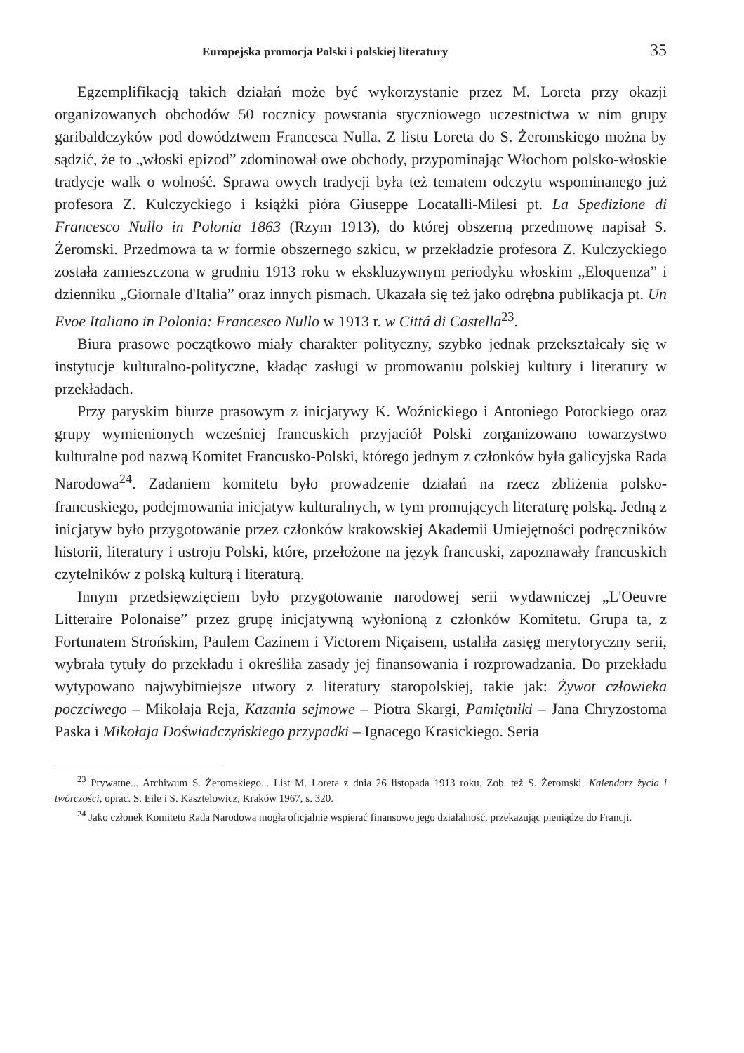Europejska promocja Polski i polskiej literatury 35
Egzemplifikacją takich działań może być wykorzystanie przez M. Loreta przy okazji organizowanych obchodów 50 rocznicy powstania styczniowego uczestnictwa w nim grupy garibaldczyków pod dowództwem Francesca Nulla. Z listu Loreta do S. Żeromskiego można by sądzić, że to „włoski epizod” zdominował owe obchody, przypominając Włochom polsko-włoskie tradycje walk o wolność. Sprawa owych tradycji była też tematem odczytu wspominanego już profesora Z. Kulczyckiego i książki pióra Giuseppe Locatalli-Milesi pt. La Spedizione di Francesco Nullo in Polonia 1863 (Rzym 1913), do której obszerną przedmowę napisał S. Żeromski. Przedmowa ta w formie obszernego szkicu, w przekładzie profesora Z. Kulczyckiego została zamieszczona w grudniu 1913 roku w ekskluzywnym periodyku włoskim „Eloquenza” i dzienniku „Giornale d'Italia” oraz innych pismach. Ukazała się też jako odrębna publikacja pt. Un Evoe Italiano in Polonia: Francesco Nullo w 1913 r. w Cittá di Castella<sup>23</sup>.
Biura prasowe początkowo miały charakter polityczny, szybko jednak przekształcały się w instytucje kulturalno-polityczne, kładąc zasługi w promowaniu polskiej kultury i literatury w przekładach.
Przy paryskim biurze prasowym z inicjatywy K. Woźnickiego i Antoniego Potockiego oraz grupy wymienionych wcześniej francuskich przyjaciół Polski zorganizowano towarzystwo kulturalne pod nazwą Komitet Francusko-Polski, którego jednym z członków była galicyjska Rada Narodowa<sup>24</sup>. Zadaniem komitetu było prowadzenie działań na rzecz zbliżenia polsko-francuskiego, podejmowania inicjatyw kulturalnych, w tym promujących literaturę polską. Jedną z inicjatyw było przygotowanie przez członków krakowskiej Akademii Umiejętności podręczników historii, literatury i ustroju Polski, które, przełożone na język francuski, zapoznawały francuskich czytelników z polską kulturą i literaturą.
Innym przedsięwzięciem było przygotowanie narodowej serii wydawniczej „L'Oeuvre Litteraire Polonaise” przez grupę inicjatywną wyłonioną z członków Komitetu. Grupa ta, z Fortunatem Strońskim, Paulem Cazinem i Victorem Niçaisem, ustaliła zasięg merytoryczny serii, wybrała tytuły do przekładu i określiła zasady jej finansowania i rozprowadzania. Do przekładu wytypowano najwybitniejsze utwory z literatury staropolskiej, takie jak: Żywot człowieka poczciwego – Mikołaja Reja, Kazania sejmowe – Piotra Skargi, Pamiętniki – Jana Chryzostoma Paska i Mikołaja Doświadczyńskiego przypadki – Ignacego Krasickiego. Seria
<sup>23</sup> Prywatne... Archiwum S. Żeromskiego... List M. Loreta z dnia 26 listopada 1913 roku. Zob. też S. Żeromski. Kalendarz życia i twórczości, oprac. S. Eile i S. Kasztelowicz, Kraków 1967, s. 320.
<sup>24</sup> Jako członek Komitetu Rada Narodowa mogła oficjalnie wspierać finansowo jego działalność, przekazując pieniądze do Francji.